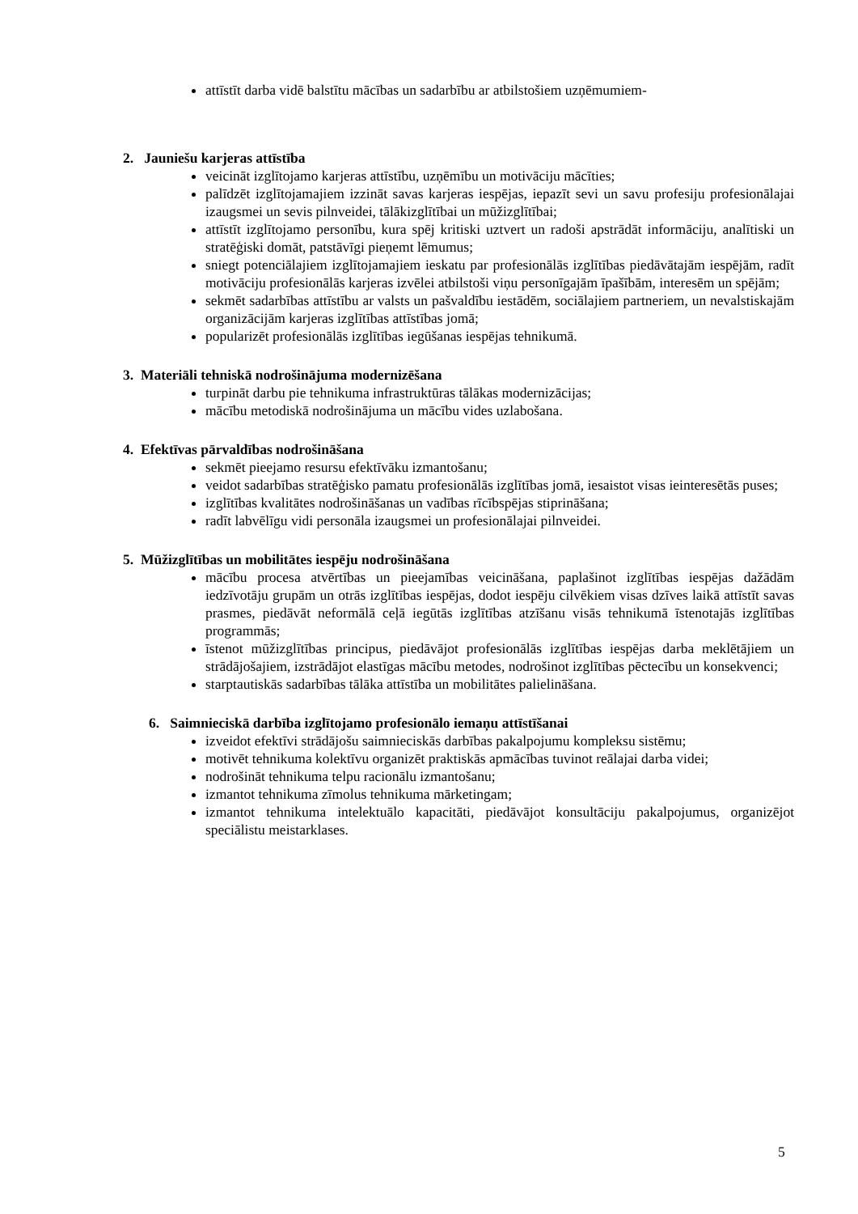attīstīt darba vidē balstītu mācības un sadarbību ar atbilstošiem uzņēmumiem-
2. Jauniešu karjeras attīstība
veicināt izglītojamo karjeras attīstību, uzņēmību un motivāciju mācīties;
palīdzēt izglītojamajiem izzināt savas karjeras iespējas, iepazīt sevi un savu profesiju profesionālajai izaugsmei un sevis pilnveidei, tālākizglītībai un mūžizglītībai;
attīstīt izglītojamo personību, kura spēj kritiski uztvert un radoši apstrādāt informāciju, analītiski un stratēģiski domāt, patstāvīgi pieņemt lēmumus;
sniegt potenciālajiem izglītojamajiem ieskatu par profesionālās izglītības piedāvātajām iespējām, radīt motivāciju profesionālās karjeras izvēlei atbilstoši viņu personīgajām īpašībām, interesēm un spējām;
sekmēt sadarbības attīstību ar valsts un pašvaldību iestādēm, sociālajiem partneriem, un nevalstiskajām organizācijām karjeras izglītības attīstības jomā;
popularizēt profesionālās izglītības iegūšanas iespējas tehnikumā.
3. Materiāli tehniskā nodrošinājuma modernizēšana
turpināt darbu pie tehnikuma infrastruktūras tālākas modernizācijas;
mācību metodiskā nodrošinājuma un mācību vides uzlabošana.
4. Efektīvas pārvaldības nodrošināšana
sekmēt pieejamo resursu efektīvāku izmantošanu;
veidot sadarbības stratēģisko pamatu profesionālās izglītības jomā, iesaistot visas ieinteresētās puses;
izglītības kvalitātes nodrošināšanas un vadības rīcībspējas stiprināšana;
radīt labvēlīgu vidi personāla izaugsmei un profesionālajai pilnveidei.
5. Mūžizglītības un mobilitātes iespēju nodrošināšana
mācību procesa atvērtības un pieejamības veicināšana, paplašinot izglītības iespējas dažādām iedzīvotāju grupām un otrās izglītības iespējas, dodot iespēju cilvēkiem visas dzīves laikā attīstīt savas prasmes, piedāvāt neformālā ceļā iegūtās izglītības atzīšanu visās tehnikumā īstenotajās izglītības programmās;
īstenot mūžizglītības principus, piedāvājot profesionālās izglītības iespējas darba meklētājiem un strādājošajiem, izstrādājot elastīgas mācību metodes, nodrošinot izglītības pēctecību un konsekvenci;
starptautiskās sadarbības tālāka attīstība un mobilitātes palielināšana.
6. Saimnieciskā darbība izglītojamo profesionālo iemaņu attīstīšanai
izveidot efektīvi strādājošu saimnieciskās darbības pakalpojumu kompleksu sistēmu;
motivēt tehnikuma kolektīvu organizēt praktiskās apmācības tuvinot reālajai darba videi;
nodrošināt tehnikuma telpu racionālu izmantošanu;
izmantot tehnikuma zīmolus tehnikuma mārketingam;
izmantot tehnikuma intelektuālo kapacitāti, piedāvājot konsultāciju pakalpojumus, organizējot speciālistu meistarklases.
5